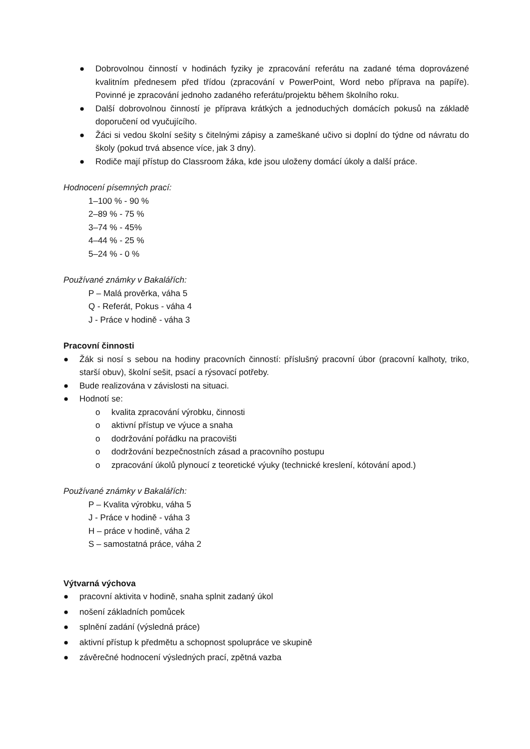● Dobrovolnou činností v hodinách fyziky je zpracování referátu na zadané téma doprovázené kvalitním přednesem před třídou (zpracování v PowerPoint, Word nebo příprava na papíře). Povinné je zpracování jednoho zadaného referátu/projektu během školního roku.
● Další dobrovolnou činností je příprava krátkých a jednoduchých domácích pokusů na základě doporučení od vyučujícího.
● Žáci si vedou školní sešity s čitelnými zápisy a zameškané učivo si doplní do týdne od návratu do školy (pokud trvá absence více, jak 3 dny).
● Rodiče mají přístup do Classroom žáka, kde jsou uloženy domácí úkoly a další práce.
Hodnocení písemných prací:
1–100 % - 90 %
2–89 % - 75 %
3–74 % - 45%
4–44 % - 25 %
5–24 % - 0 %
Používané známky v Bakalářích:
P – Malá prověrka, váha 5
Q - Referát, Pokus - váha 4
J - Práce v hodině - váha 3
Pracovní činnosti
● Žák si nosí s sebou na hodiny pracovních činností: příslušný pracovní úbor (pracovní kalhoty, triko, starší obuv), školní sešit, psací a rýsovací potřeby.
● Bude realizována v závislosti na situaci.
● Hodnotí se:
o kvalita zpracování výrobku, činnosti
o aktivní přístup ve výuce a snaha
o dodržování pořádku na pracovišti
o dodržování bezpečnostních zásad a pracovního postupu
o zpracování úkolů plynoucí z teoretické výuky (technické kreslení, kótování apod.)
Používané známky v Bakalářích:
P – Kvalita výrobku, váha 5
J - Práce v hodině - váha 3
H – práce v hodině, váha 2
S – samostatná práce, váha 2
Výtvarná výchova
● pracovní aktivita v hodině, snaha splnit zadaný úkol
● nošení základních pomůcek
● splnění zadání (výsledná práce)
● aktivní přístup k předmětu a schopnost spolupráce ve skupině
● závěrečné hodnocení výsledných prací, zpětná vazba